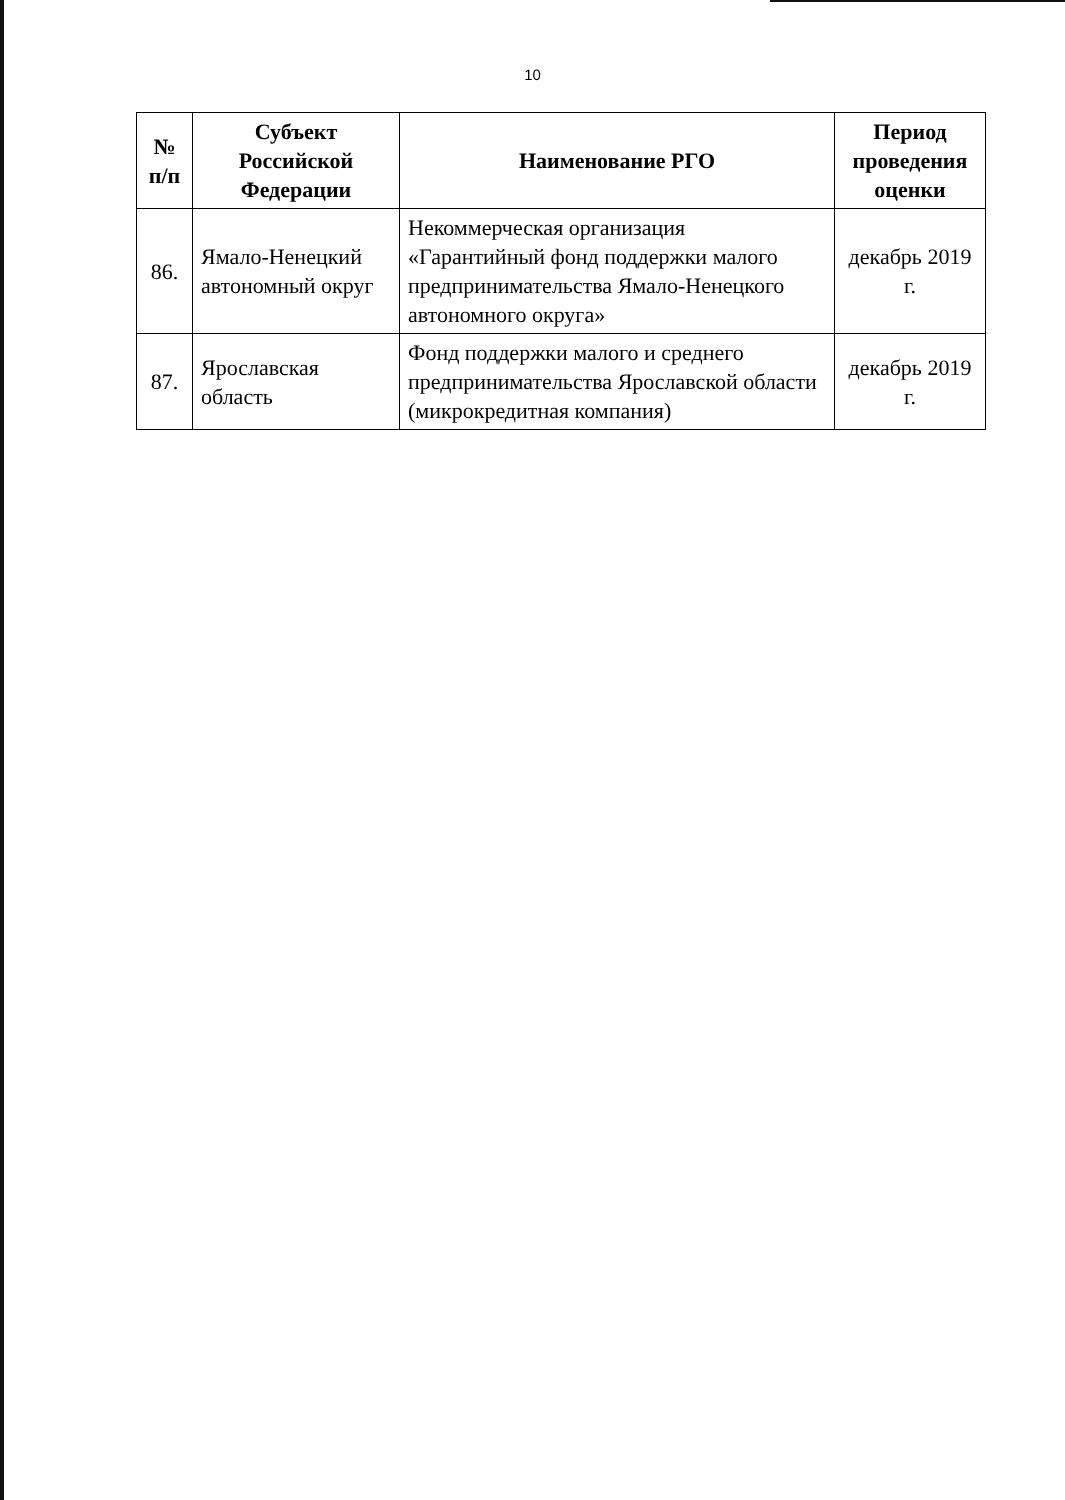10
| № п/п | Субъект Российской Федерации | Наименование РГО | Период проведения оценки |
| --- | --- | --- | --- |
| 86. | Ямало-Ненецкий автономный округ | Некоммерческая организация «Гарантийный фонд поддержки малого предпринимательства Ямало-Ненецкого автономного округа» | декабрь 2019 г. |
| 87. | Ярославская область | Фонд поддержки малого и среднего предпринимательства Ярославской области (микрокредитная компания) | декабрь 2019 г. |